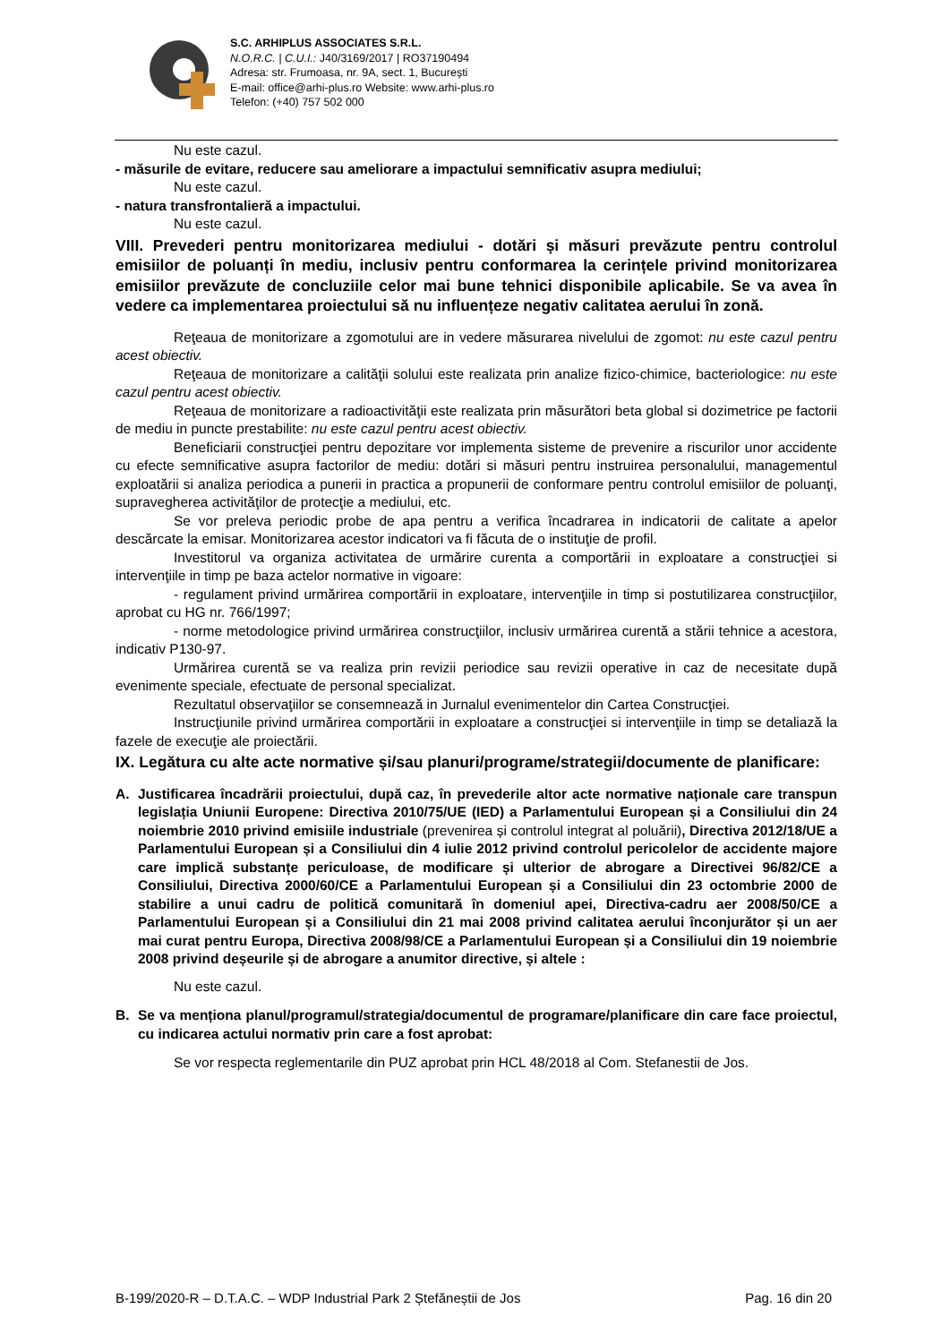S.C. ARHIPLUS ASSOCIATES S.R.L.
N.O.R.C. | C.U.I.: J40/3169/2017 | RO37190494
Adresa: str. Frumoasa, nr. 9A, sect. 1, București
E-mail: office@arhi-plus.ro Website: www.arhi-plus.ro
Telefon: (+40) 757 502 000
Nu este cazul.
- măsurile de evitare, reducere sau ameliorare a impactului semnificativ asupra mediului;
Nu este cazul.
- natura transfrontalieră a impactului.
Nu este cazul.
VIII. Prevederi pentru monitorizarea mediului - dotări și măsuri prevăzute pentru controlul emisiilor de poluanți în mediu, inclusiv pentru conformarea la cerințele privind monitorizarea emisiilor prevăzute de concluziile celor mai bune tehnici disponibile aplicabile. Se va avea în vedere ca implementarea proiectului să nu influențeze negativ calitatea aerului în zonă.
Reţeaua de monitorizare a zgomotului are in vedere măsurarea nivelului de zgomot: nu este cazul pentru acest obiectiv.
Reţeaua de monitorizare a calităţii solului este realizata prin analize fizico-chimice, bacteriologice: nu este cazul pentru acest obiectiv.
Reţeaua de monitorizare a radioactivităţii este realizata prin măsurători beta global si dozimetrice pe factorii de mediu in puncte prestabilite: nu este cazul pentru acest obiectiv.
Beneficiarii construcţiei pentru depozitare vor implementa sisteme de prevenire a riscurilor unor accidente cu efecte semnificative asupra factorilor de mediu: dotări si măsuri pentru instruirea personalului, managementul exploatării si analiza periodica a punerii in practica a propunerii de conformare pentru controlul emisiilor de poluanţi, supravegherea activităţilor de protecţie a mediului, etc.
Se vor preleva periodic probe de apa pentru a verifica încadrarea in indicatorii de calitate a apelor descărcate la emisar. Monitorizarea acestor indicatori va fi făcuta de o instituţie de profil.
Investitorul va organiza activitatea de urmărire curenta a comportării in exploatare a construcţiei si intervenţiile in timp pe baza actelor normative in vigoare:
- regulament privind urmărirea comportării in exploatare, intervenţiile in timp si postutilizarea construcţiilor, aprobat cu HG nr. 766/1997;
- norme metodologice privind urmărirea construcţiilor, inclusiv urmărirea curentă a stării tehnice a acestora, indicativ P130-97.
Urmărirea curentă se va realiza prin revizii periodice sau revizii operative in caz de necesitate după evenimente speciale, efectuate de personal specializat.
Rezultatul observaţiilor se consemnează in Jurnalul evenimentelor din Cartea Construcţiei.
Instrucţiunile privind urmărirea comportării in exploatare a construcţiei si intervenţiile in timp se detaliază la fazele de execuţie ale proiectării.
IX. Legătura cu alte acte normative și/sau planuri/programe/strategii/documente de planificare:
A. Justificarea încadrării proiectului, după caz, în prevederile altor acte normative naționale care transpun legislația Uniunii Europene: Directiva 2010/75/UE (IED) a Parlamentului European și a Consiliului din 24 noiembrie 2010 privind emisiile industriale (prevenirea și controlul integrat al poluării), Directiva 2012/18/UE a Parlamentului European și a Consiliului din 4 iulie 2012 privind controlul pericolelor de accidente majore care implică substanțe periculoase, de modificare și ulterior de abrogare a Directivei 96/82/CE a Consiliului, Directiva 2000/60/CE a Parlamentului European și a Consiliului din 23 octombrie 2000 de stabilire a unui cadru de politică comunitară în domeniul apei, Directiva-cadru aer 2008/50/CE a Parlamentului European și a Consiliului din 21 mai 2008 privind calitatea aerului înconjurător și un aer mai curat pentru Europa, Directiva 2008/98/CE a Parlamentului European și a Consiliului din 19 noiembrie 2008 privind deșeurile și de abrogare a anumitor directive, și altele :
Nu este cazul.
B. Se va menționa planul/programul/strategia/documentul de programare/planificare din care face proiectul, cu indicarea actului normativ prin care a fost aprobat:
Se vor respecta reglementarile din PUZ aprobat prin HCL 48/2018 al Com. Stefanestii de Jos.
B-199/2020-R – D.T.A.C. – WDP Industrial Park 2 Ștefăneștii de Jos Pag. 16 din 20